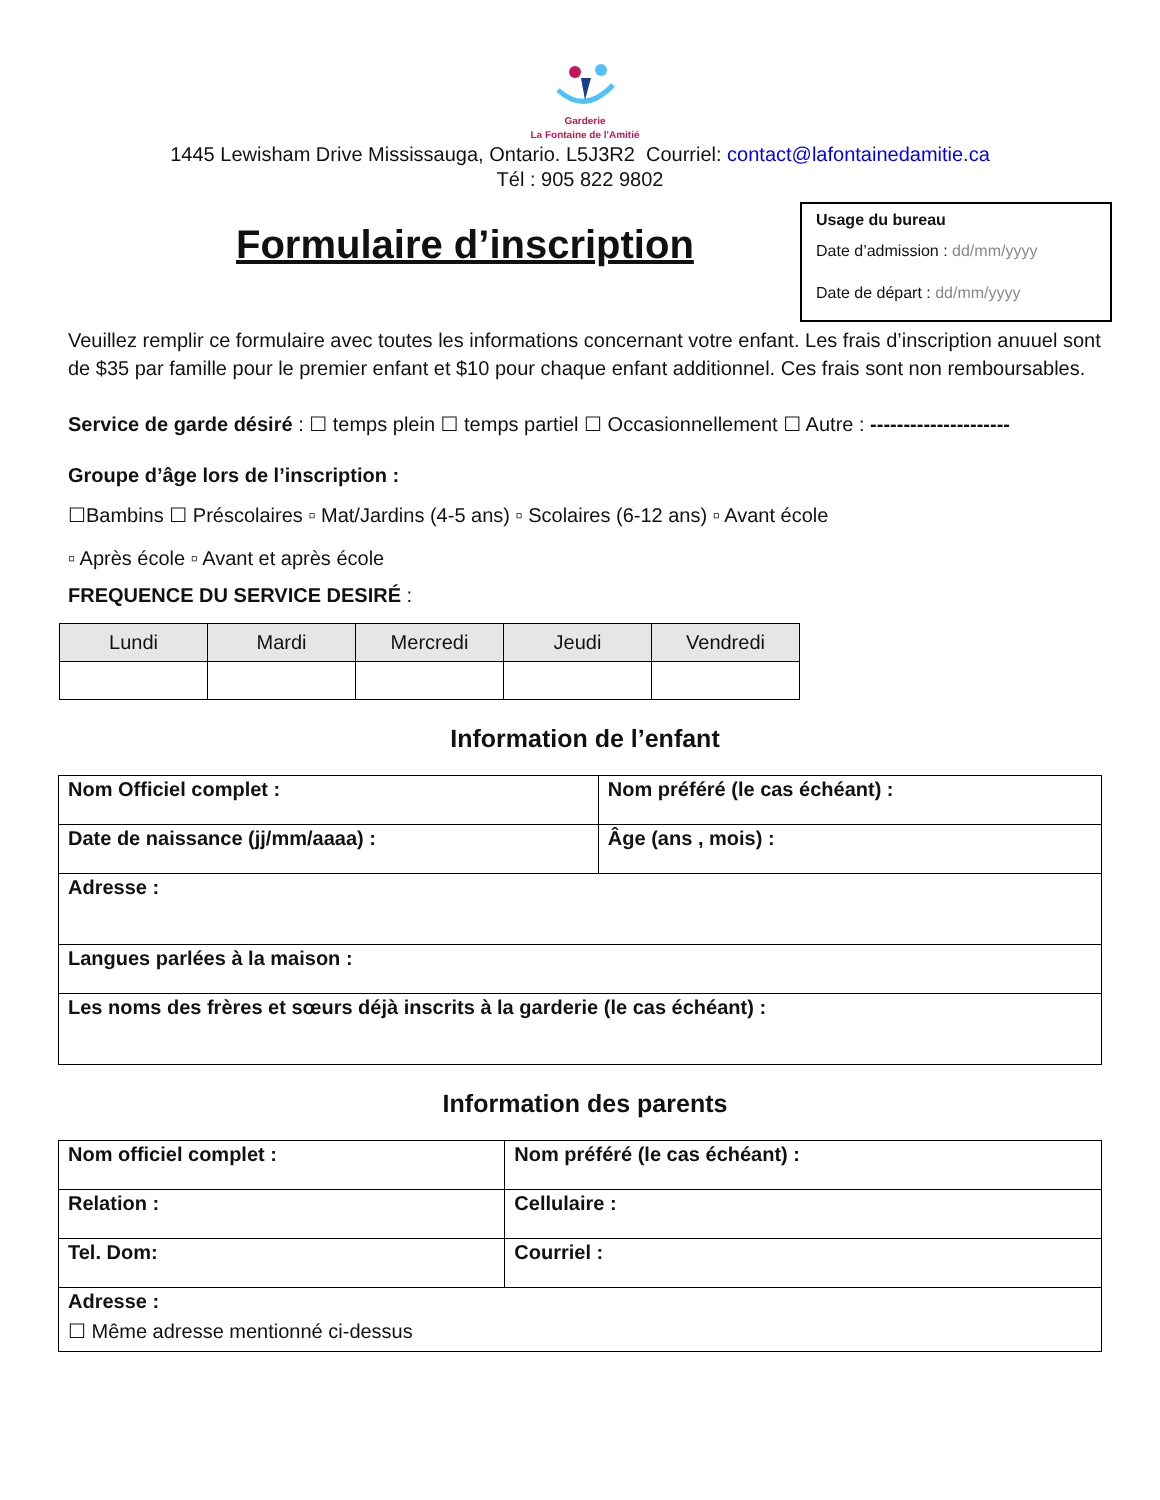Garderie
La Fontaine de l'Amitié
1445 Lewisham Drive Mississauga, Ontario. L5J3R2 Courriel: contact@lafontainedamitie.ca
Tél : 905 822 9802
Usage du bureau
Date d’admission : dd/mm/yyyy
Date de départ : dd/mm/yyyy
Formulaire d’inscription
Veuillez remplir ce formulaire avec toutes les informations concernant votre enfant. Les frais d’inscription anuuel sont de $35 par famille pour le premier enfant et $10 pour chaque enfant additionnel. Ces frais sont non remboursables.
Service de garde désiré : ☐ temps plein ☐ temps partiel ☐ Occasionnellement ☐ Autre : ---------------------
Groupe d’âge lors de l’inscription :
☐Bambins ☐ Préscolaires ▫ Mat/Jardins (4-5 ans) ▫ Scolaires (6-12 ans) ▫ Avant école
▫ Après école ▫ Avant et après école
FREQUENCE DU SERVICE DESIRÉ :
| Lundi | Mardi | Mercredi | Jeudi | Vendredi |
| --- | --- | --- | --- | --- |
Information de l’enfant
| Nom Officiel complet : | Nom préféré (le cas échéant) : |
| Date de naissance (jj/mm/aaaa) : | Âge (ans , mois) : |
| Adresse : | |
| Langues parlées à la maison : | |
| Les noms des frères et sœurs déjà inscrits à la garderie (le cas échéant) : | |
Information des parents
| Nom officiel complet : | Nom préféré (le cas échéant) : |
| Relation : | Cellulaire : |
| Tel. Dom: | Courriel : |
| Adresse : ☐ Même adresse mentionné ci-dessus | |